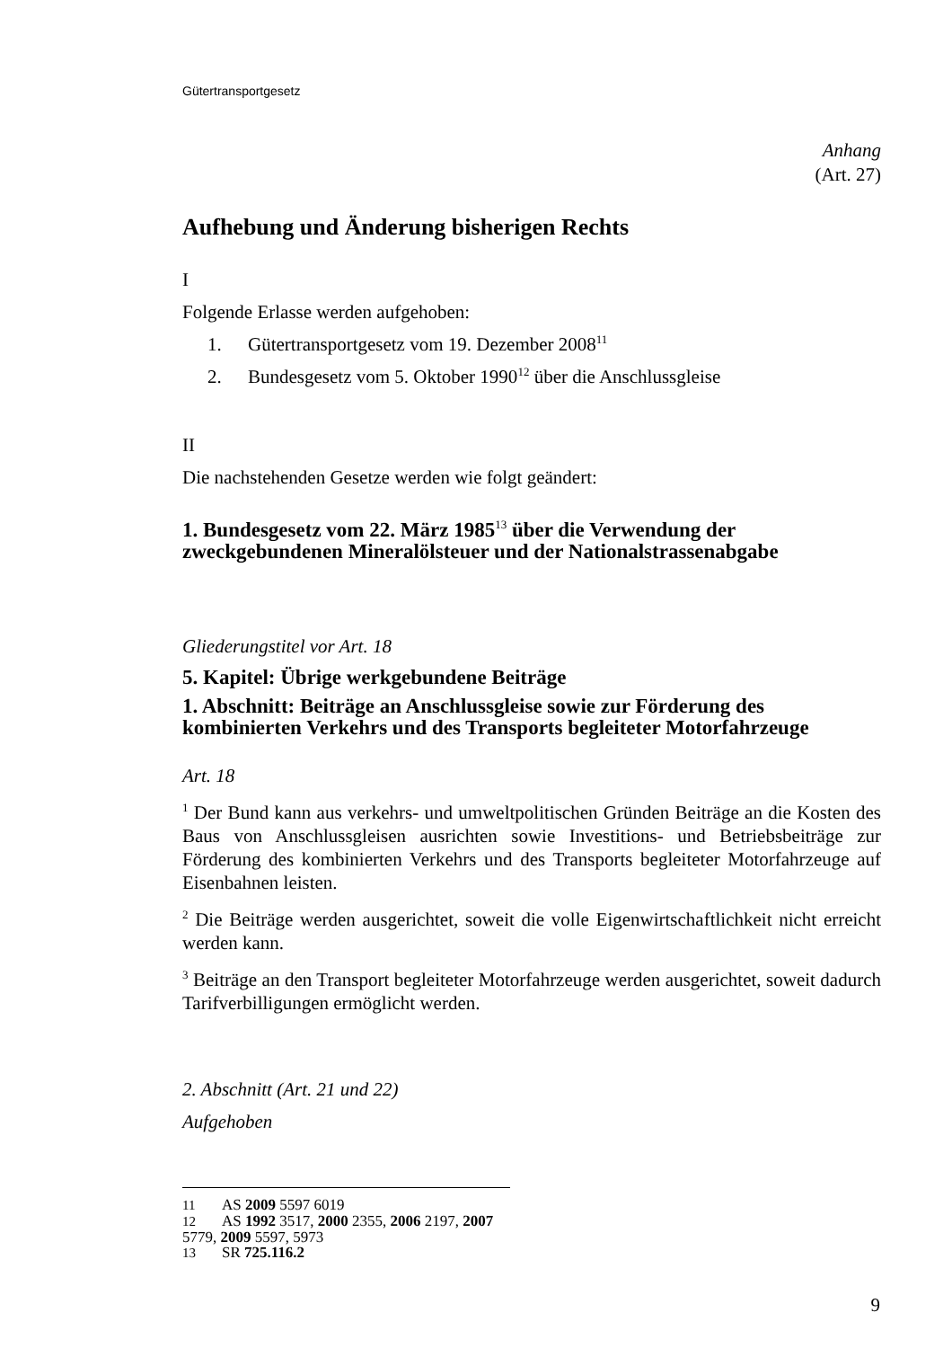Gütertransportgesetz
Anhang
(Art. 27)
Aufhebung und Änderung bisherigen Rechts
I
Folgende Erlasse werden aufgehoben:
1. Gütertransportgesetz vom 19. Dezember 2008<sup>11</sup>
2. Bundesgesetz vom 5. Oktober 1990<sup>12</sup> über die Anschlussgleise
II
Die nachstehenden Gesetze werden wie folgt geändert:
1. Bundesgesetz vom 22. März 1985<sup>13</sup> über die Verwendung der zweckgebundenen Mineralölsteuer und der Nationalstrassenabgabe
Gliederungstitel vor Art. 18
5. Kapitel: Übrige werkgebundene Beiträge
1. Abschnitt: Beiträge an Anschlussgleise sowie zur Förderung des kombinierten Verkehrs und des Transports begleiteter Motorfahrzeuge
Art. 18
<sup>1</sup> Der Bund kann aus verkehrs- und umweltpolitischen Gründen Beiträge an die Kosten des Baus von Anschlussgleisen ausrichten sowie Investitions- und Betriebsbeiträge zur Förderung des kombinierten Verkehrs und des Transports begleiteter Motorfahrzeuge auf Eisenbahnen leisten.
<sup>2</sup> Die Beiträge werden ausgerichtet, soweit die volle Eigenwirtschaftlichkeit nicht erreicht werden kann.
<sup>3</sup> Beiträge an den Transport begleiteter Motorfahrzeuge werden ausgerichtet, soweit dadurch Tarifverbilligungen ermöglicht werden.
2. Abschnitt (Art. 21 und 22)
Aufgehoben
11 AS 2009 5597 6019
12 AS 1992 3517, 2000 2355, 2006 2197, 2007 5779, 2009 5597, 5973
13 SR 725.116.2
9